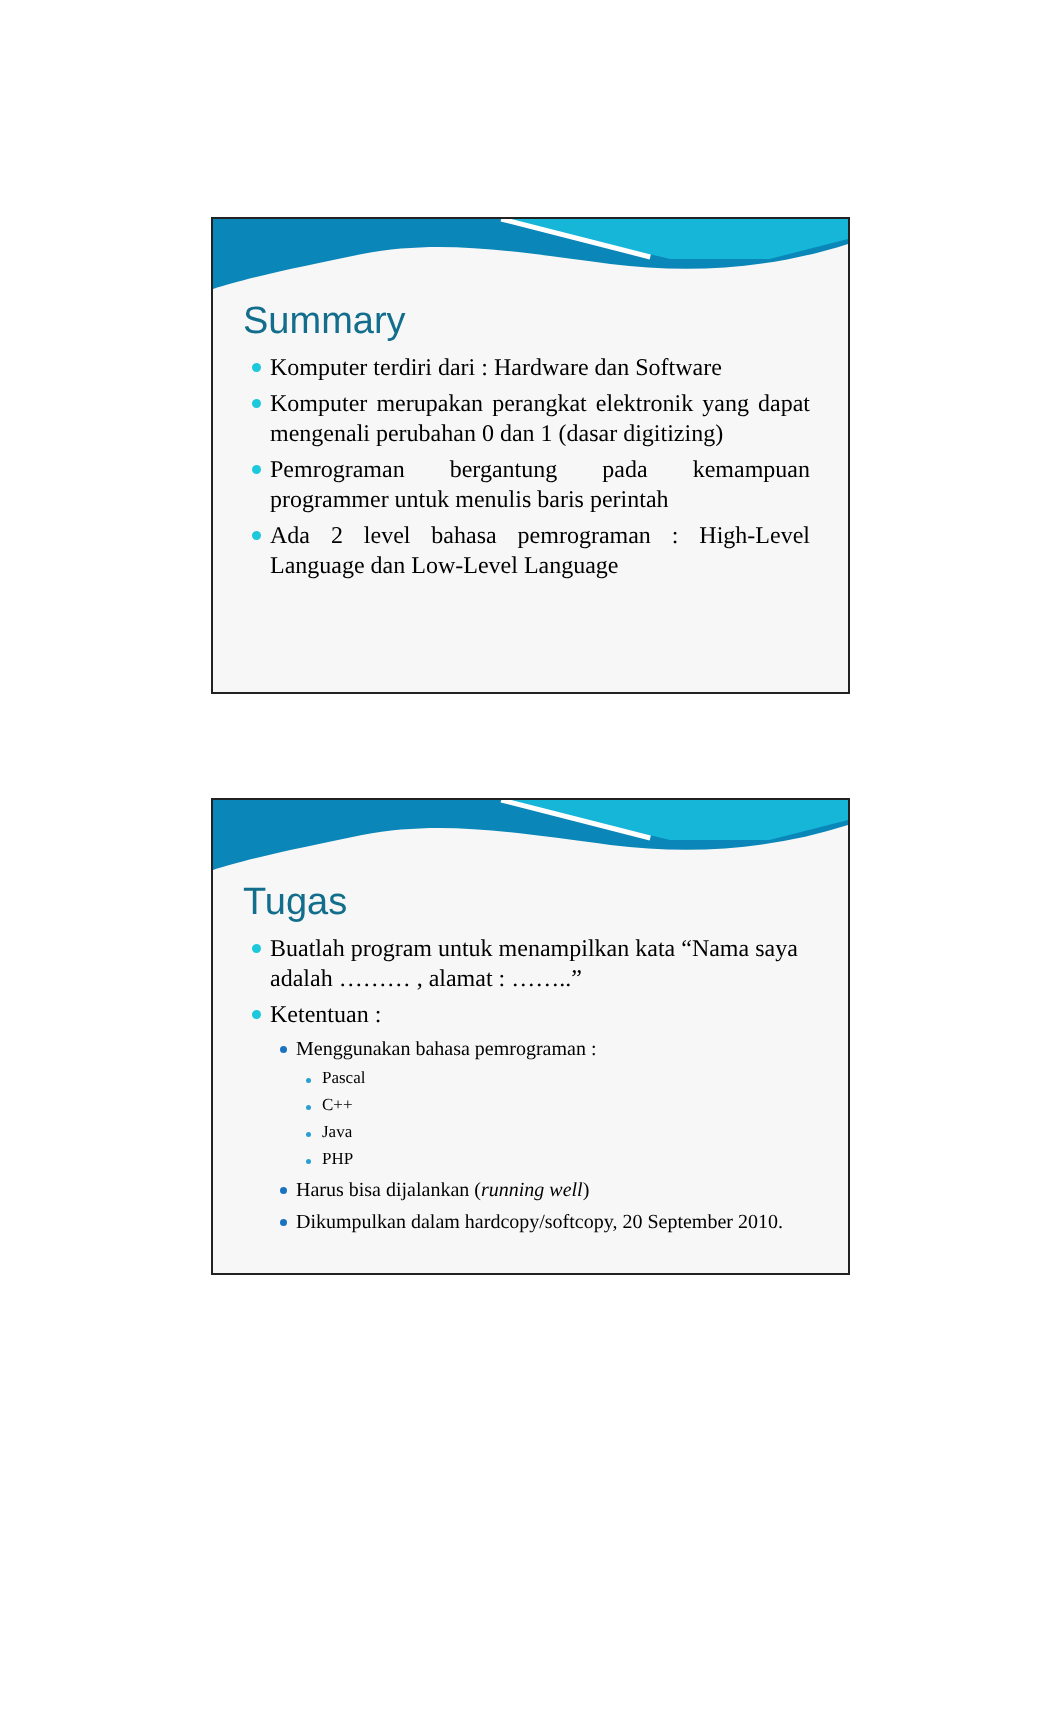Summary
Komputer terdiri dari : Hardware dan Software
Komputer merupakan perangkat elektronik yang dapat mengenali perubahan 0 dan 1 (dasar digitizing)
Pemrograman bergantung pada kemampuan programmer untuk menulis baris perintah
Ada 2 level bahasa pemrograman : High-Level Language dan Low-Level Language
Tugas
Buatlah program untuk menampilkan kata “Nama saya adalah ……… , alamat : ……..”
Ketentuan :
Menggunakan bahasa pemrograman :
Pascal
C++
Java
PHP
Harus bisa dijalankan (running well)
Dikumpulkan dalam hardcopy/softcopy, 20 September 2010.